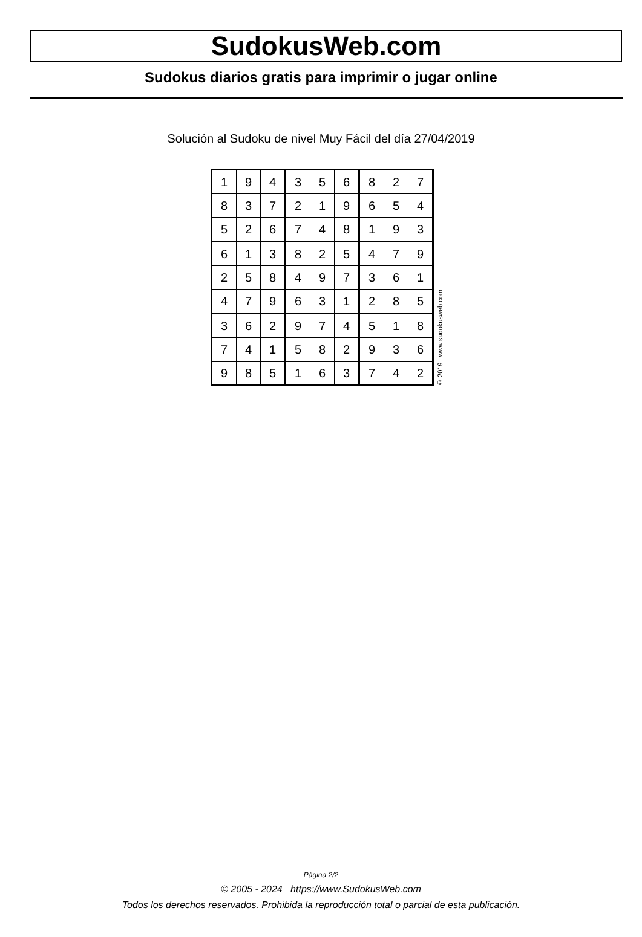SudokusWeb.com
Sudokus diarios gratis para imprimir o jugar online
Solución al Sudoku de nivel Muy Fácil del día 27/04/2019
| 1 | 9 | 4 | 3 | 5 | 6 | 8 | 2 | 7 |
| 8 | 3 | 7 | 2 | 1 | 9 | 6 | 5 | 4 |
| 5 | 2 | 6 | 7 | 4 | 8 | 1 | 9 | 3 |
| 6 | 1 | 3 | 8 | 2 | 5 | 4 | 7 | 9 |
| 2 | 5 | 8 | 4 | 9 | 7 | 3 | 6 | 1 |
| 4 | 7 | 9 | 6 | 3 | 1 | 2 | 8 | 5 |
| 3 | 6 | 2 | 9 | 7 | 4 | 5 | 1 | 8 |
| 7 | 4 | 1 | 5 | 8 | 2 | 9 | 3 | 6 |
| 9 | 8 | 5 | 1 | 6 | 3 | 7 | 4 | 2 |
© 2019 www.sudokusweb.com
Página 2/2
© 2005 - 2024 https://www.SudokusWeb.com
Todos los derechos reservados. Prohibida la reproducción total o parcial de esta publicación.